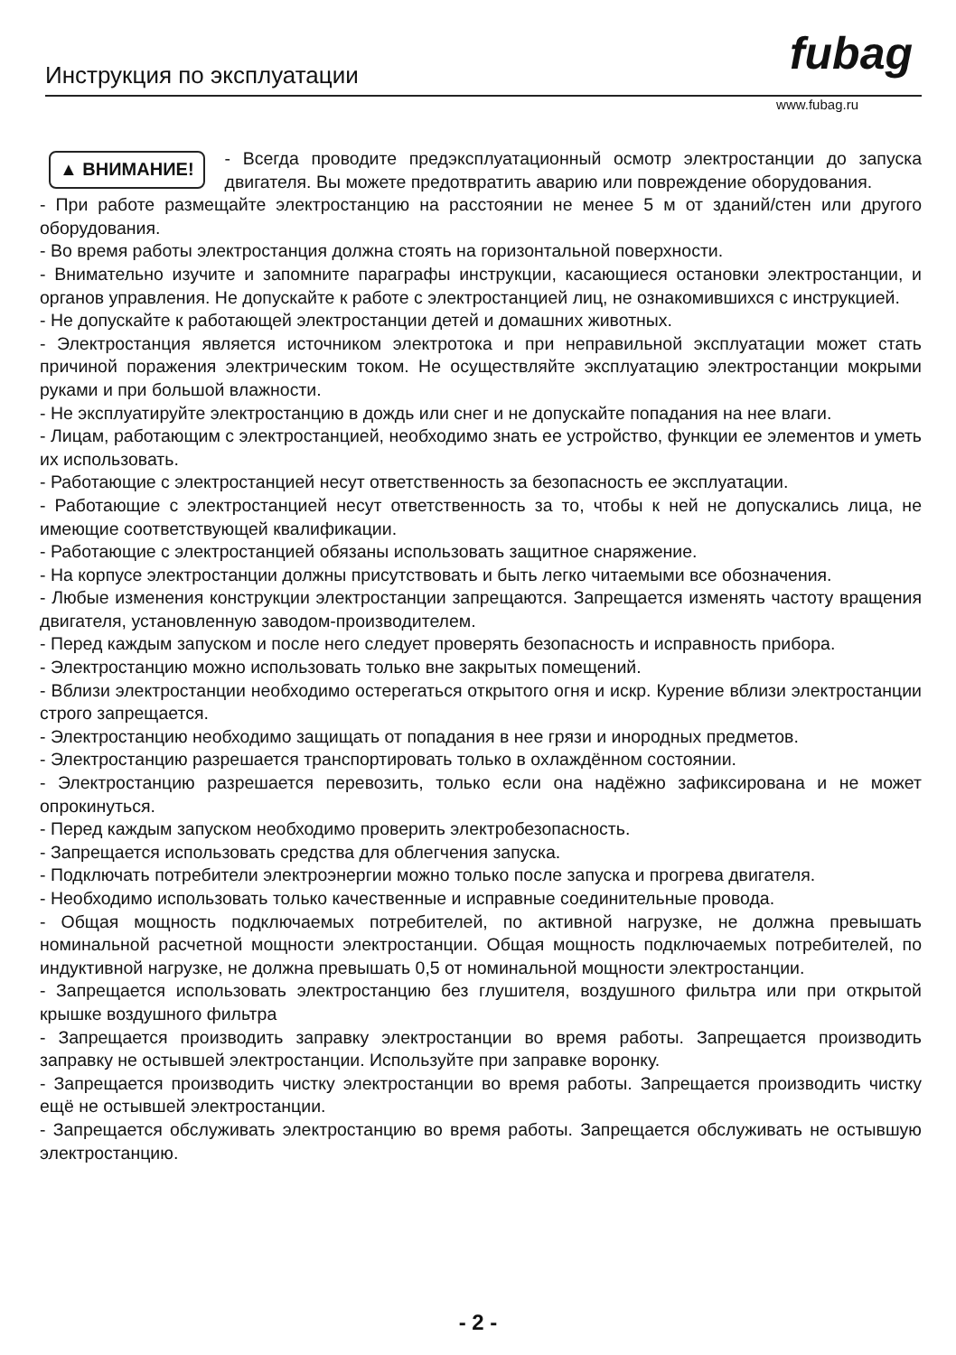fubag
Инструкция по эксплуатации
www.fubag.ru
▲ ВНИМАНИЕ!
- Всегда проводите предэксплуатационный осмотр электростанции до запуска двигателя. Вы можете предотвратить аварию или повреждение оборудования.
- При работе размещайте электростанцию на расстоянии не менее 5 м от зданий/стен или другого оборудования.
- Во время работы электростанция должна стоять на горизонтальной поверхности.
- Внимательно изучите и запомните параграфы инструкции, касающиеся остановки электростанции, и органов управления. Не допускайте к работе с электростанцией лиц, не ознакомившихся с инструкцией.
- Не допускайте к работающей электростанции детей и домашних животных.
- Электростанция является источником электротока и при неправильной эксплуатации может стать причиной поражения электрическим током. Не осуществляйте эксплуатацию электростанции мокрыми руками и при большой влажности.
- Не эксплуатируйте электростанцию в дождь или снег и не допускайте попадания на нее влаги.
- Лицам, работающим с электростанцией, необходимо знать ее устройство, функции ее элементов и уметь их использовать.
- Работающие с электростанцией несут ответственность за безопасность ее эксплуатации.
- Работающие с электростанцией несут ответственность за то, чтобы к ней не допускались лица, не имеющие соответствующей квалификации.
- Работающие с электростанцией обязаны использовать защитное снаряжение.
- На корпусе электростанции должны присутствовать и быть легко читаемыми все обозначения.
- Любые изменения конструкции электростанции запрещаются. Запрещается изменять частоту вращения двигателя, установленную заводом-производителем.
- Перед каждым запуском и после него следует проверять безопасность и исправность прибора.
- Электростанцию можно использовать только вне закрытых помещений.
- Вблизи электростанции необходимо остерегаться открытого огня и искр. Курение вблизи электростанции строго запрещается.
- Электростанцию необходимо защищать от попадания в нее грязи и инородных предметов.
- Электростанцию разрешается транспортировать только в охлаждённом состоянии.
- Электростанцию разрешается перевозить, только если она надёжно зафиксирована и не может опрокинуться.
- Перед каждым запуском необходимо проверить электробезопасность.
- Запрещается использовать средства для облегчения запуска.
- Подключать потребители электроэнергии можно только после запуска и прогрева двигателя.
- Необходимо использовать только качественные и исправные соединительные провода.
- Общая мощность подключаемых потребителей, по активной нагрузке, не должна превышать номинальной расчетной мощности электростанции. Общая мощность подключаемых потребителей, по индуктивной нагрузке, не должна превышать 0,5 от номинальной мощности электростанции.
- Запрещается использовать электростанцию без глушителя, воздушного фильтра или при открытой крышке воздушного фильтра
- Запрещается производить заправку электростанции во время работы. Запрещается производить заправку не остывшей электростанции. Используйте при заправке воронку.
- Запрещается производить чистку электростанции во время работы. Запрещается производить чистку ещё не остывшей электростанции.
- Запрещается обслуживать электростанцию во время работы. Запрещается обслуживать не остывшую электростанцию.
- 2 -